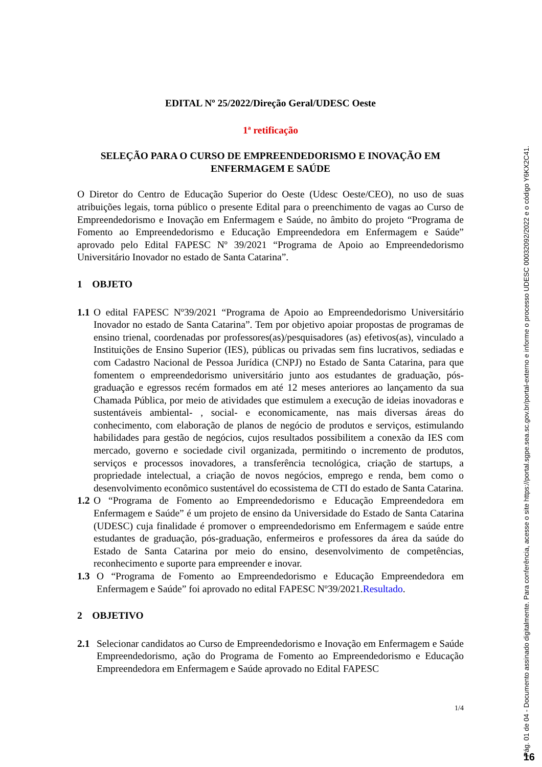EDITAL Nº 25/2022/Direção Geral/UDESC Oeste
1ª retificação
SELEÇÃO PARA O CURSO DE EMPREENDEDORISMO E INOVAÇÃO EM ENFERMAGEM E SAÚDE
O Diretor do Centro de Educação Superior do Oeste (Udesc Oeste/CEO), no uso de suas atribuições legais, torna público o presente Edital para o preenchimento de vagas ao Curso de Empreendedorismo e Inovação em Enfermagem e Saúde, no âmbito do projeto “Programa de Fomento ao Empreendedorismo e Educação Empreendedora em Enfermagem e Saúde” aprovado pelo Edital FAPESC Nº 39/2021 “Programa de Apoio ao Empreendedorismo Universitário Inovador no estado de Santa Catarina”.
1 OBJETO
1.1
O edital FAPESC Nº39/2021 “Programa de Apoio ao Empreendedorismo Universitário Inovador no estado de Santa Catarina”. Tem por objetivo apoiar propostas de programas de ensino trienal, coordenadas por professores(as)/pesquisadores (as) efetivos(as), vinculado a Instituições de Ensino Superior (IES), públicas ou privadas sem fins lucrativos, sediadas e com Cadastro Nacional de Pessoa Jurídica (CNPJ) no Estado de Santa Catarina, para que fomentem o empreendedorismo universitário junto aos estudantes de graduação, pós-graduação e egressos recém formados em até 12 meses anteriores ao lançamento da sua Chamada Pública, por meio de atividades que estimulem a execução de ideias inovadoras e sustentáveis ambiental- , social- e economicamente, nas mais diversas áreas do conhecimento, com elaboração de planos de negócio de produtos e serviços, estimulando habilidades para gestão de negócios, cujos resultados possibilitem a conexão da IES com mercado, governo e sociedade civil organizada, permitindo o incremento de produtos, serviços e processos inovadores, a transferência tecnológica, criação de startups, a propriedade intelectual, a criação de novos negócios, emprego e renda, bem como o desenvolvimento econômico sustentável do ecossistema de CTI do estado de Santa Catarina.
1.2
O “Programa de Fomento ao Empreendedorismo e Educação Empreendedora em Enfermagem e Saúde” é um projeto de ensino da Universidade do Estado de Santa Catarina (UDESC) cuja finalidade é promover o empreendedorismo em Enfermagem e saúde entre estudantes de graduação, pós-graduação, enfermeiros e professores da área da saúde do Estado de Santa Catarina por meio do ensino, desenvolvimento de competências, reconhecimento e suporte para empreender e inovar.
1.3 O “Programa de Fomento ao Empreendedorismo e Educação Empreendedora em Enfermagem e Saúde” foi aprovado no edital FAPESC Nº39/2021.Resultado.
2 OBJETIVO
2.1 Selecionar candidatos ao Curso de Empreendedorismo e Inovação em Enfermagem e Saúde Empreendedorismo, ação do Programa de Fomento ao Empreendedorismo e Educação Empreendedora em Enfermagem e Saúde aprovado no Edital FAPESC
1/4
Pág. 01 de 04 - Documento assinado digitalmente. Para conferência, acesse o site https://portal.sgpe.sea.sc.gov.br/portal-externo e informe o processo UDESC 00032092/2022 e o código Y6KX2C41.
16